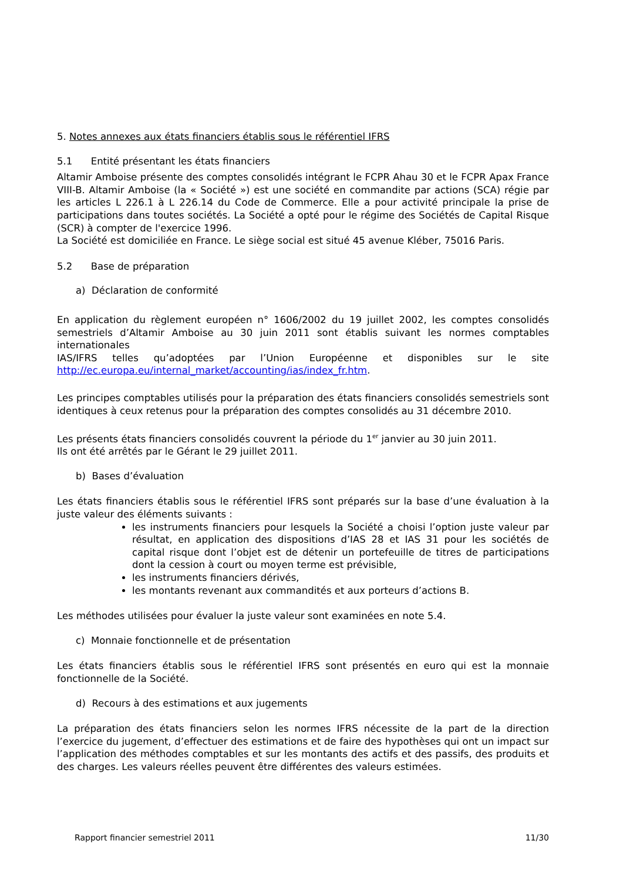5. Notes annexes aux états financiers établis sous le référentiel IFRS
5.1 Entité présentant les états financiers
Altamir Amboise présente des comptes consolidés intégrant le FCPR Ahau 30 et le FCPR Apax France VIII-B. Altamir Amboise (la « Société ») est une société en commandite par actions (SCA) régie par les articles L 226.1 à L 226.14 du Code de Commerce. Elle a pour activité principale la prise de participations dans toutes sociétés. La Société a opté pour le régime des Sociétés de Capital Risque (SCR) à compter de l'exercice 1996.
La Société est domiciliée en France. Le siège social est situé 45 avenue Kléber, 75016 Paris.
5.2 Base de préparation
a) Déclaration de conformité
En application du règlement européen n° 1606/2002 du 19 juillet 2002, les comptes consolidés semestriels d’Altamir Amboise au 30 juin 2011 sont établis suivant les normes comptables internationales
IAS/IFRS telles qu’adoptées par l’Union Européenne et disponibles sur le site
http://ec.europa.eu/internal_market/accounting/ias/index_fr.htm.
Les principes comptables utilisés pour la préparation des états financiers consolidés semestriels sont identiques à ceux retenus pour la préparation des comptes consolidés au 31 décembre 2010.
Les présents états financiers consolidés couvrent la période du 1<sup>er</sup> janvier au 30 juin 2011.
Ils ont été arrêtés par le Gérant le 29 juillet 2011.
b) Bases d’évaluation
Les états financiers établis sous le référentiel IFRS sont préparés sur la base d’une évaluation à la juste valeur des éléments suivants :
les instruments financiers pour lesquels la Société a choisi l’option juste valeur par résultat, en application des dispositions d’IAS 28 et IAS 31 pour les sociétés de capital risque dont l’objet est de détenir un portefeuille de titres de participations dont la cession à court ou moyen terme est prévisible,
les instruments financiers dérivés,
les montants revenant aux commandités et aux porteurs d’actions B.
Les méthodes utilisées pour évaluer la juste valeur sont examinées en note 5.4.
c) Monnaie fonctionnelle et de présentation
Les états financiers établis sous le référentiel IFRS sont présentés en euro qui est la monnaie fonctionnelle de la Société.
d) Recours à des estimations et aux jugements
La préparation des états financiers selon les normes IFRS nécessite de la part de la direction l’exercice du jugement, d’effectuer des estimations et de faire des hypothèses qui ont un impact sur l’application des méthodes comptables et sur les montants des actifs et des passifs, des produits et des charges. Les valeurs réelles peuvent être différentes des valeurs estimées.
Rapport financier semestriel 2011 11/30